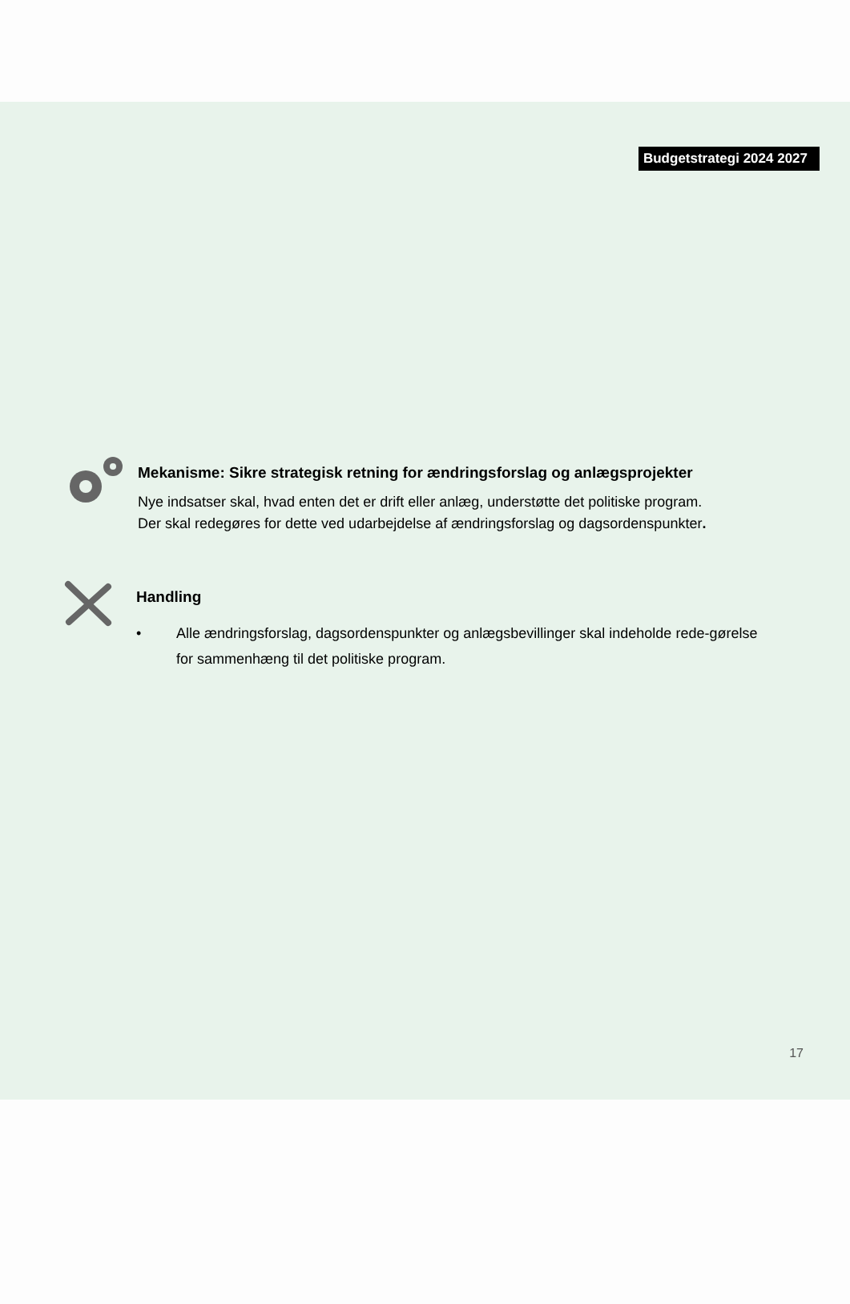Budgetstrategi 2024 2027
Mekanisme: Sikre strategisk retning for ændringsforslag og anlægsprojekter
Nye indsatser skal, hvad enten det er drift eller anlæg, understøtte det politiske program.
Der skal redegøres for dette ved udarbejdelse af ændringsforslag og dagsordenspunkter.
Handling
• Alle ændringsforslag, dagsordenspunkter og anlægsbevillinger skal indeholde rede-gørelse for sammenhæng til det politiske program.
17